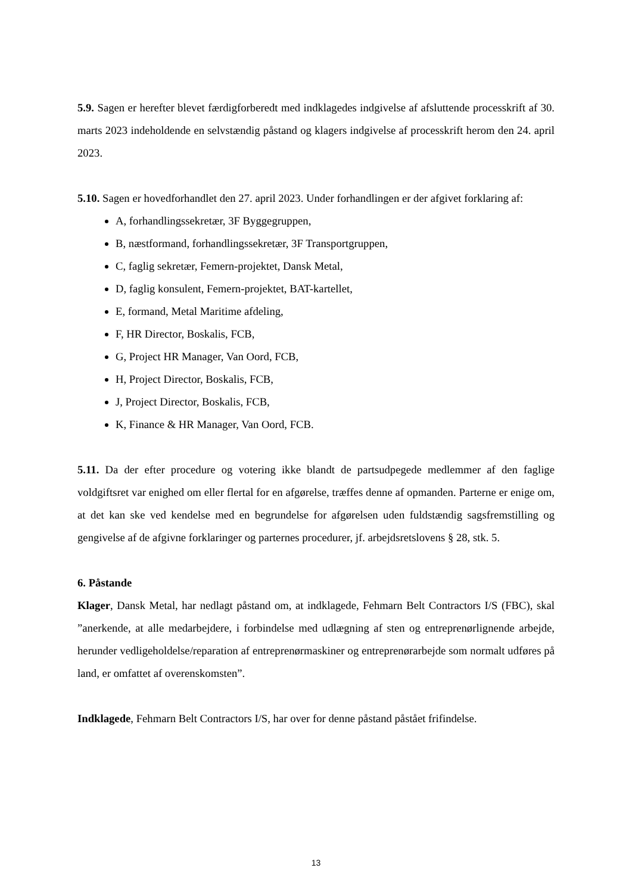5.9. Sagen er herefter blevet færdigforberedt med indklagedes indgivelse af afsluttende processkrift af 30. marts 2023 indeholdende en selvstændig påstand og klagers indgivelse af processkrift herom den 24. april 2023.
5.10. Sagen er hovedforhandlet den 27. april 2023. Under forhandlingen er der afgivet forklaring af:
A, forhandlingssekretær, 3F Byggegruppen,
B, næstformand, forhandlingssekretær, 3F Transportgruppen,
C, faglig sekretær, Femern-projektet, Dansk Metal,
D, faglig konsulent, Femern-projektet, BAT-kartellet,
E, formand, Metal Maritime afdeling,
F, HR Director, Boskalis, FCB,
G, Project HR Manager, Van Oord, FCB,
H, Project Director, Boskalis, FCB,
J, Project Director, Boskalis, FCB,
K, Finance & HR Manager, Van Oord, FCB.
5.11. Da der efter procedure og votering ikke blandt de partsudpegede medlemmer af den faglige voldgiftsret var enighed om eller flertal for en afgørelse, træffes denne af opmanden. Parterne er enige om, at det kan ske ved kendelse med en begrundelse for afgørelsen uden fuldstændig sagsfremstilling og gengivelse af de afgivne forklaringer og parternes procedurer, jf. arbejdsretslovens § 28, stk. 5.
6. Påstande
Klager, Dansk Metal, har nedlagt påstand om, at indklagede, Fehmarn Belt Contractors I/S (FBC), skal ”anerkende, at alle medarbejdere, i forbindelse med udlægning af sten og entreprenørlignende arbejde, herunder vedligeholdelse/reparation af entreprenørmaskiner og entreprenørarbejde som normalt udføres på land, er omfattet af overenskomsten”.
Indklagede, Fehmarn Belt Contractors I/S, har over for denne påstand påstået frifindelse.
13